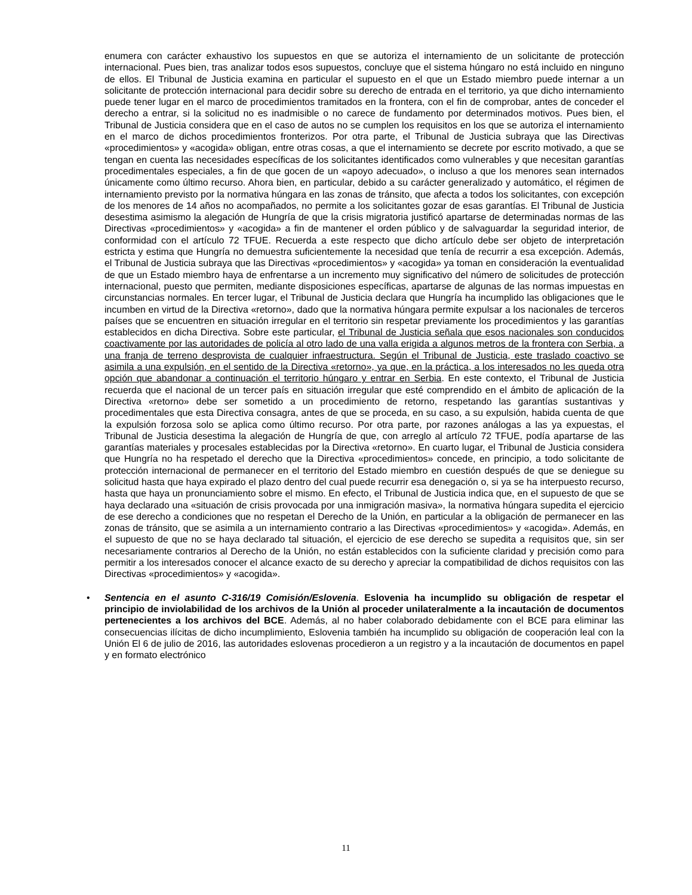enumera con carácter exhaustivo los supuestos en que se autoriza el internamiento de un solicitante de protección internacional. Pues bien, tras analizar todos esos supuestos, concluye que el sistema húngaro no está incluido en ninguno de ellos. El Tribunal de Justicia examina en particular el supuesto en el que un Estado miembro puede internar a un solicitante de protección internacional para decidir sobre su derecho de entrada en el territorio, ya que dicho internamiento puede tener lugar en el marco de procedimientos tramitados en la frontera, con el fin de comprobar, antes de conceder el derecho a entrar, si la solicitud no es inadmisible o no carece de fundamento por determinados motivos. Pues bien, el Tribunal de Justicia considera que en el caso de autos no se cumplen los requisitos en los que se autoriza el internamiento en el marco de dichos procedimientos fronterizos. Por otra parte, el Tribunal de Justicia subraya que las Directivas «procedimientos» y «acogida» obligan, entre otras cosas, a que el internamiento se decrete por escrito motivado, a que se tengan en cuenta las necesidades específicas de los solicitantes identificados como vulnerables y que necesitan garantías procedimentales especiales, a fin de que gocen de un «apoyo adecuado», o incluso a que los menores sean internados únicamente como último recurso. Ahora bien, en particular, debido a su carácter generalizado y automático, el régimen de internamiento previsto por la normativa húngara en las zonas de tránsito, que afecta a todos los solicitantes, con excepción de los menores de 14 años no acompañados, no permite a los solicitantes gozar de esas garantías. El Tribunal de Justicia desestima asimismo la alegación de Hungría de que la crisis migratoria justificó apartarse de determinadas normas de las Directivas «procedimientos» y «acogida» a fin de mantener el orden público y de salvaguardar la seguridad interior, de conformidad con el artículo 72 TFUE. Recuerda a este respecto que dicho artículo debe ser objeto de interpretación estricta y estima que Hungría no demuestra suficientemente la necesidad que tenía de recurrir a esa excepción. Además, el Tribunal de Justicia subraya que las Directivas «procedimientos» y «acogida» ya toman en consideración la eventualidad de que un Estado miembro haya de enfrentarse a un incremento muy significativo del número de solicitudes de protección internacional, puesto que permiten, mediante disposiciones específicas, apartarse de algunas de las normas impuestas en circunstancias normales. En tercer lugar, el Tribunal de Justicia declara que Hungría ha incumplido las obligaciones que le incumben en virtud de la Directiva «retorno», dado que la normativa húngara permite expulsar a los nacionales de terceros países que se encuentren en situación irregular en el territorio sin respetar previamente los procedimientos y las garantías establecidos en dicha Directiva. Sobre este particular, el Tribunal de Justicia señala que esos nacionales son conducidos coactivamente por las autoridades de policía al otro lado de una valla erigida a algunos metros de la frontera con Serbia, a una franja de terreno desprovista de cualquier infraestructura. Según el Tribunal de Justicia, este traslado coactivo se asimila a una expulsión, en el sentido de la Directiva «retorno», ya que, en la práctica, a los interesados no les queda otra opción que abandonar a continuación el territorio húngaro y entrar en Serbia. En este contexto, el Tribunal de Justicia recuerda que el nacional de un tercer país en situación irregular que esté comprendido en el ámbito de aplicación de la Directiva «retorno» debe ser sometido a un procedimiento de retorno, respetando las garantías sustantivas y procedimentales que esta Directiva consagra, antes de que se proceda, en su caso, a su expulsión, habida cuenta de que la expulsión forzosa solo se aplica como último recurso. Por otra parte, por razones análogas a las ya expuestas, el Tribunal de Justicia desestima la alegación de Hungría de que, con arreglo al artículo 72 TFUE, podía apartarse de las garantías materiales y procesales establecidas por la Directiva «retorno». En cuarto lugar, el Tribunal de Justicia considera que Hungría no ha respetado el derecho que la Directiva «procedimientos» concede, en principio, a todo solicitante de protección internacional de permanecer en el territorio del Estado miembro en cuestión después de que se deniegue su solicitud hasta que haya expirado el plazo dentro del cual puede recurrir esa denegación o, si ya se ha interpuesto recurso, hasta que haya un pronunciamiento sobre el mismo. En efecto, el Tribunal de Justicia indica que, en el supuesto de que se haya declarado una «situación de crisis provocada por una inmigración masiva», la normativa húngara supedita el ejercicio de ese derecho a condiciones que no respetan el Derecho de la Unión, en particular a la obligación de permanecer en las zonas de tránsito, que se asimila a un internamiento contrario a las Directivas «procedimientos» y «acogida». Además, en el supuesto de que no se haya declarado tal situación, el ejercicio de ese derecho se supedita a requisitos que, sin ser necesariamente contrarios al Derecho de la Unión, no están establecidos con la suficiente claridad y precisión como para permitir a los interesados conocer el alcance exacto de su derecho y apreciar la compatibilidad de dichos requisitos con las Directivas «procedimientos» y «acogida».
• Sentencia en el asunto C-316/19 Comisión/Eslovenia. Eslovenia ha incumplido su obligación de respetar el principio de inviolabilidad de los archivos de la Unión al proceder unilateralmente a la incautación de documentos pertenecientes a los archivos del BCE. Además, al no haber colaborado debidamente con el BCE para eliminar las consecuencias ilícitas de dicho incumplimiento, Eslovenia también ha incumplido su obligación de cooperación leal con la Unión El 6 de julio de 2016, las autoridades eslovenas procedieron a un registro y a la incautación de documentos en papel y en formato electrónico
11